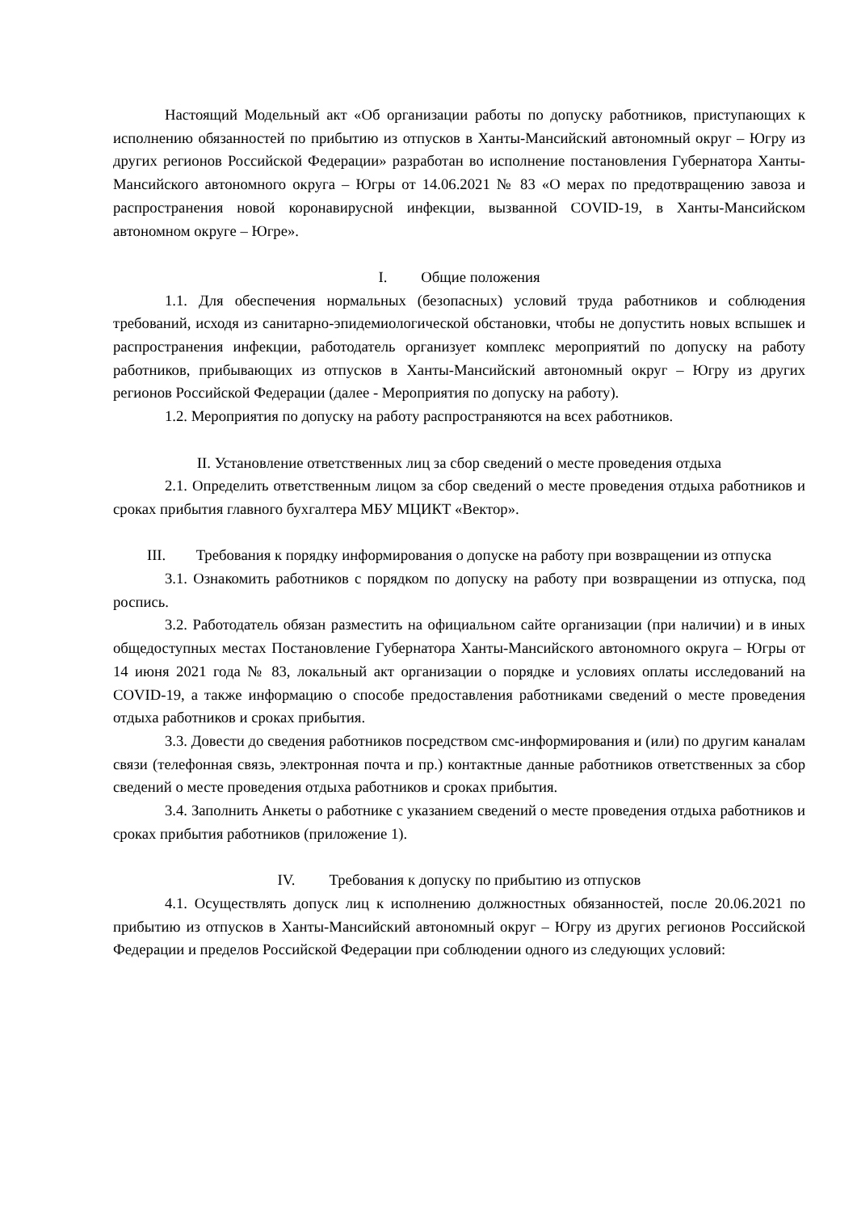Настоящий Модельный акт «Об организации работы по допуску работников, приступающих к исполнению обязанностей по прибытию из отпусков в Ханты-Мансийский автономный округ – Югру из других регионов Российской Федерации» разработан во исполнение постановления Губернатора Ханты-Мансийского автономного округа – Югры от 14.06.2021 № 83 «О мерах по предотвращению завоза и распространения новой коронавирусной инфекции, вызванной COVID-19, в Ханты-Мансийском автономном округе – Югре».
I. Общие положения
1.1. Для обеспечения нормальных (безопасных) условий труда работников и соблюдения требований, исходя из санитарно-эпидемиологической обстановки, чтобы не допустить новых вспышек и распространения инфекции, работодатель организует комплекс мероприятий по допуску на работу работников, прибывающих из отпусков в Ханты-Мансийский автономный округ – Югру из других регионов Российской Федерации (далее - Мероприятия по допуску на работу).
1.2. Мероприятия по допуску на работу распространяются на всех работников.
II. Установление ответственных лиц за сбор сведений о месте проведения отдыха
2.1. Определить ответственным лицом за сбор сведений о месте проведения отдыха работников и сроках прибытия главного бухгалтера МБУ МЦИКТ «Вектор».
III. Требования к порядку информирования о допуске на работу при возвращении из отпуска
3.1. Ознакомить работников с порядком по допуску на работу при возвращении из отпуска, под роспись.
3.2. Работодатель обязан разместить на официальном сайте организации (при наличии) и в иных общедоступных местах Постановление Губернатора Ханты-Мансийского автономного округа – Югры от 14 июня 2021 года № 83, локальный акт организации о порядке и условиях оплаты исследований на COVID-19, а также информацию о способе предоставления работниками сведений о месте проведения отдыха работников и сроках прибытия.
3.3. Довести до сведения работников посредством смс-информирования и (или) по другим каналам связи (телефонная связь, электронная почта и пр.) контактные данные работников ответственных за сбор сведений о месте проведения отдыха работников и сроках прибытия.
3.4. Заполнить Анкеты о работнике с указанием сведений о месте проведения отдыха работников и сроках прибытия работников (приложение 1).
IV. Требования к допуску по прибытию из отпусков
4.1. Осуществлять допуск лиц к исполнению должностных обязанностей, после 20.06.2021 по прибытию из отпусков в Ханты-Мансийский автономный округ – Югру из других регионов Российской Федерации и пределов Российской Федерации при соблюдении одного из следующих условий: